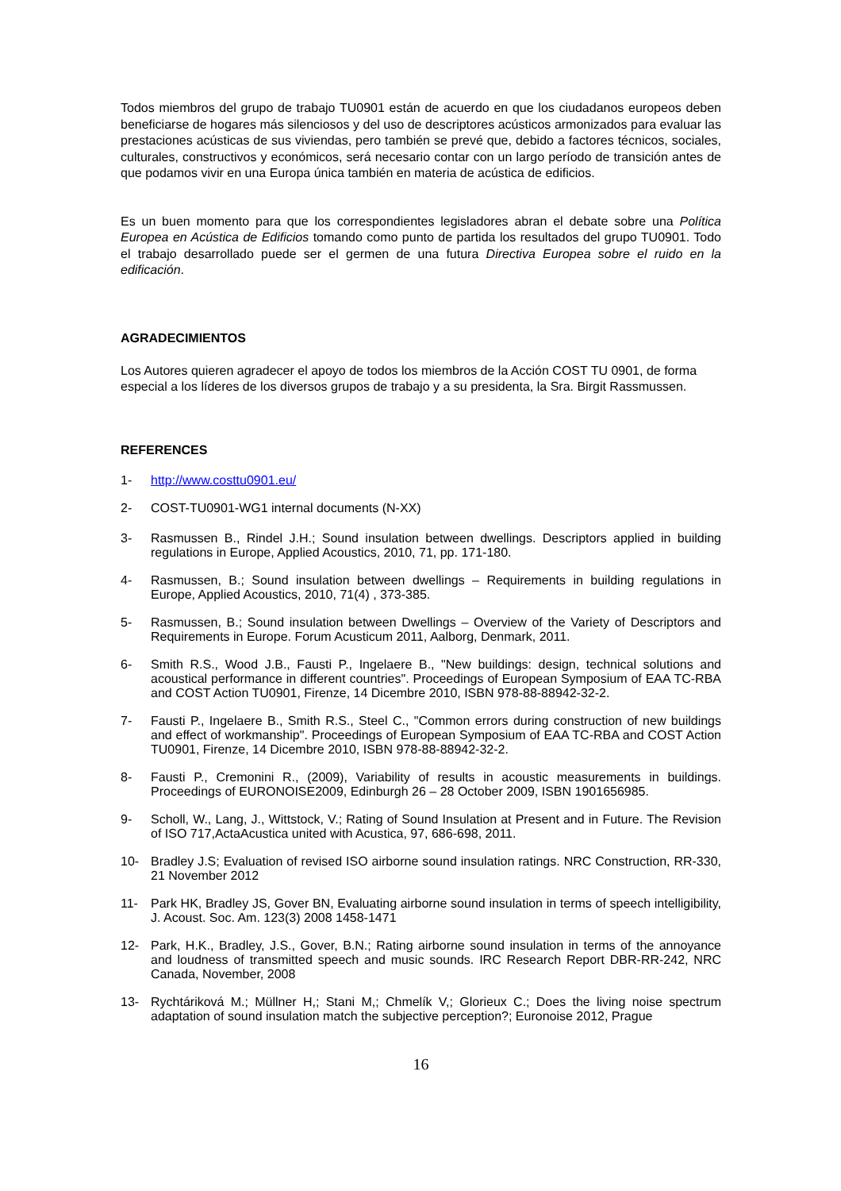Todos miembros del grupo de trabajo TU0901 están de acuerdo en que los ciudadanos europeos deben beneficiarse de hogares más silenciosos y del uso de descriptores acústicos armonizados para evaluar las prestaciones acústicas de sus viviendas, pero también se prevé que, debido a factores técnicos, sociales, culturales, constructivos y económicos, será necesario contar con un largo período de transición antes de que podamos vivir en una Europa única también en materia de acústica de edificios.
Es un buen momento para que los correspondientes legisladores abran el debate sobre una Política Europea en Acústica de Edificios tomando como punto de partida los resultados del grupo TU0901. Todo el trabajo desarrollado puede ser el germen de una futura Directiva Europea sobre el ruido en la edificación.
AGRADECIMIENTOS
Los Autores quieren agradecer el apoyo de todos los miembros de la Acción COST TU 0901, de forma especial a los líderes de los diversos grupos de trabajo y a su presidenta, la Sra. Birgit Rassmussen.
REFERENCES
1- http://www.costtu0901.eu/
2- COST-TU0901-WG1 internal documents (N-XX)
3- Rasmussen B., Rindel J.H.; Sound insulation between dwellings. Descriptors applied in building regulations in Europe, Applied Acoustics, 2010, 71, pp. 171-180.
4- Rasmussen, B.; Sound insulation between dwellings – Requirements in building regulations in Europe, Applied Acoustics, 2010, 71(4) , 373-385.
5- Rasmussen, B.; Sound insulation between Dwellings – Overview of the Variety of Descriptors and Requirements in Europe. Forum Acusticum 2011, Aalborg, Denmark, 2011.
6- Smith R.S., Wood J.B., Fausti P., Ingelaere B., "New buildings: design, technical solutions and acoustical performance in different countries". Proceedings of European Symposium of EAA TC-RBA and COST Action TU0901, Firenze, 14 Dicembre 2010, ISBN 978-88-88942-32-2.
7- Fausti P., Ingelaere B., Smith R.S., Steel C., "Common errors during construction of new buildings and effect of workmanship". Proceedings of European Symposium of EAA TC-RBA and COST Action TU0901, Firenze, 14 Dicembre 2010, ISBN 978-88-88942-32-2.
8- Fausti P., Cremonini R., (2009), Variability of results in acoustic measurements in buildings. Proceedings of EURONOISE2009, Edinburgh 26 – 28 October 2009, ISBN 1901656985.
9- Scholl, W., Lang, J., Wittstock, V.; Rating of Sound Insulation at Present and in Future. The Revision of ISO 717,ActaAcustica united with Acustica, 97, 686-698, 2011.
10- Bradley J.S; Evaluation of revised ISO airborne sound insulation ratings. NRC Construction, RR-330, 21 November 2012
11- Park HK, Bradley JS, Gover BN, Evaluating airborne sound insulation in terms of speech intelligibility, J. Acoust. Soc. Am. 123(3) 2008 1458-1471
12- Park, H.K., Bradley, J.S., Gover, B.N.; Rating airborne sound insulation in terms of the annoyance and loudness of transmitted speech and music sounds. IRC Research Report DBR-RR-242, NRC Canada, November, 2008
13- Rychtáriková M.; Müllner H,; Stani M,; Chmelík V,; Glorieux C.; Does the living noise spectrum adaptation of sound insulation match the subjective perception?; Euronoise 2012, Prague
16